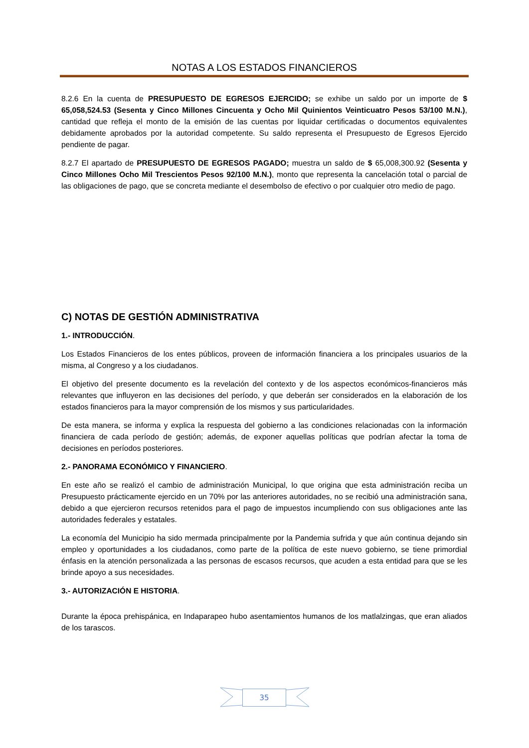NOTAS A LOS ESTADOS FINANCIEROS
8.2.6 En la cuenta de PRESUPUESTO DE EGRESOS EJERCIDO; se exhibe un saldo por un importe de $ 65,058,524.53 (Sesenta y Cinco Millones Cincuenta y Ocho Mil Quinientos Veinticuatro Pesos 53/100 M.N.), cantidad que refleja el monto de la emisión de las cuentas por liquidar certificadas o documentos equivalentes debidamente aprobados por la autoridad competente. Su saldo representa el Presupuesto de Egresos Ejercido pendiente de pagar.
8.2.7 El apartado de PRESUPUESTO DE EGRESOS PAGADO; muestra un saldo de $ 65,008,300.92 (Sesenta y Cinco Millones Ocho Mil Trescientos Pesos 92/100 M.N.), monto que representa la cancelación total o parcial de las obligaciones de pago, que se concreta mediante el desembolso de efectivo o por cualquier otro medio de pago.
C) NOTAS DE GESTIÓN ADMINISTRATIVA
1.- INTRODUCCIÓN.
Los Estados Financieros de los entes públicos, proveen de información financiera a los principales usuarios de la misma, al Congreso y a los ciudadanos.
El objetivo del presente documento es la revelación del contexto y de los aspectos económicos-financieros más relevantes que influyeron en las decisiones del período, y que deberán ser considerados en la elaboración de los estados financieros para la mayor comprensión de los mismos y sus particularidades.
De esta manera, se informa y explica la respuesta del gobierno a las condiciones relacionadas con la información financiera de cada período de gestión; además, de exponer aquellas políticas que podrían afectar la toma de decisiones en períodos posteriores.
2.- PANORAMA ECONÓMICO Y FINANCIERO.
En este año se realizó el cambio de administración Municipal, lo que origina que esta administración reciba un Presupuesto prácticamente ejercido en un 70% por las anteriores autoridades, no se recibió una administración sana, debido a que ejercieron recursos retenidos para el pago de impuestos incumpliendo con sus obligaciones ante las autoridades federales y estatales.
La economía del Municipio ha sido mermada principalmente por la Pandemia sufrida y que aún continua dejando sin empleo y oportunidades a los ciudadanos, como parte de la política de este nuevo gobierno, se tiene primordial énfasis en la atención personalizada a las personas de escasos recursos, que acuden a esta entidad para que se les brinde apoyo a sus necesidades.
3.- AUTORIZACIÓN E HISTORIA.
Durante la época prehispánica, en Indaparapeo hubo asentamientos humanos de los matlalzingas, que eran aliados de los tarascos.
35